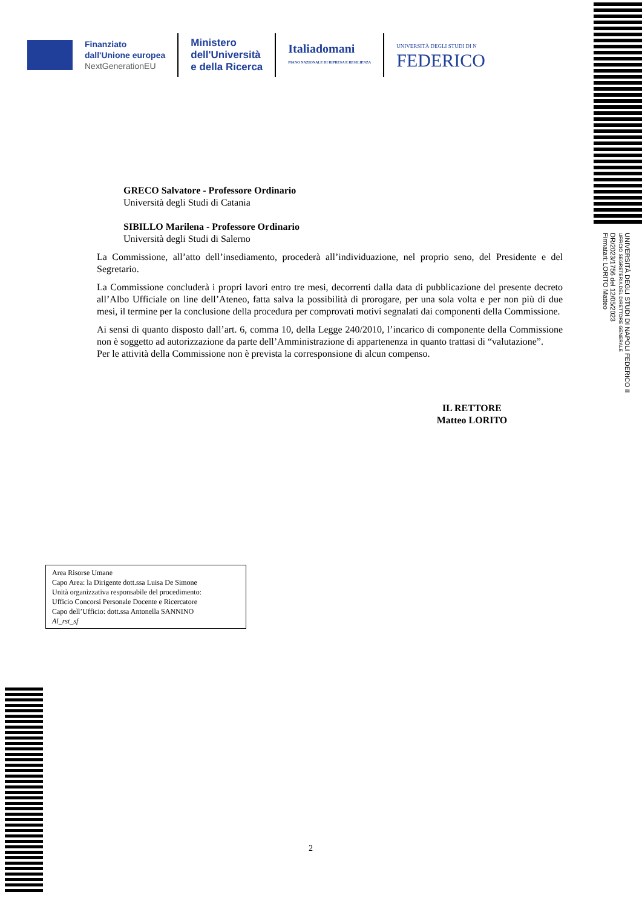Finanziato
dall'Unione europea
NextGenerationEU
Ministero
dell'Università
e della Ricerca
Italiadomani
PIANO NAZIONALE DI RIPRESA E RESILIENZA
UNIVERSITÀ DEGLI STUDI DI N
FEDERICO
UNIVERSITÀ DEGLI STUDI DI NAPOLI FEDERICO II
UFFICIO SEGRETERIA DEL DIRETTORE GENERALE
DR/2023/1756 del 12/05/2023
Firmatari: LORITO Matteo
GRECO Salvatore - Professore Ordinario
Università degli Studi di Catania
SIBILLO Marilena - Professore Ordinario
Università degli Studi di Salerno
La Commissione, all’atto dell’insediamento, procederà all’individuazione, nel proprio seno, del Presidente e del Segretario.
La Commissione concluderà i propri lavori entro tre mesi, decorrenti dalla data di pubblicazione del presente decreto all’Albo Ufficiale on line dell’Ateneo, fatta salva la possibilità di prorogare, per una sola volta e per non più di due mesi, il termine per la conclusione della procedura per comprovati motivi segnalati dai componenti della Commissione.
Ai sensi di quanto disposto dall’art. 6, comma 10, della Legge 240/2010, l’incarico di componente della Commissione non è soggetto ad autorizzazione da parte dell’Amministrazione di appartenenza in quanto trattasi di “valutazione”.
Per le attività della Commissione non è prevista la corresponsione di alcun compenso.
IL RETTORE
Matteo LORITO
Area Risorse Umane
Capo Area: la Dirigente dott.ssa Luisa De Simone
Unità organizzativa responsabile del procedimento:
Ufficio Concorsi Personale Docente e Ricercatore
Capo dell’Ufficio: dott.ssa Antonella SANNINO
Al_rst_sf
2